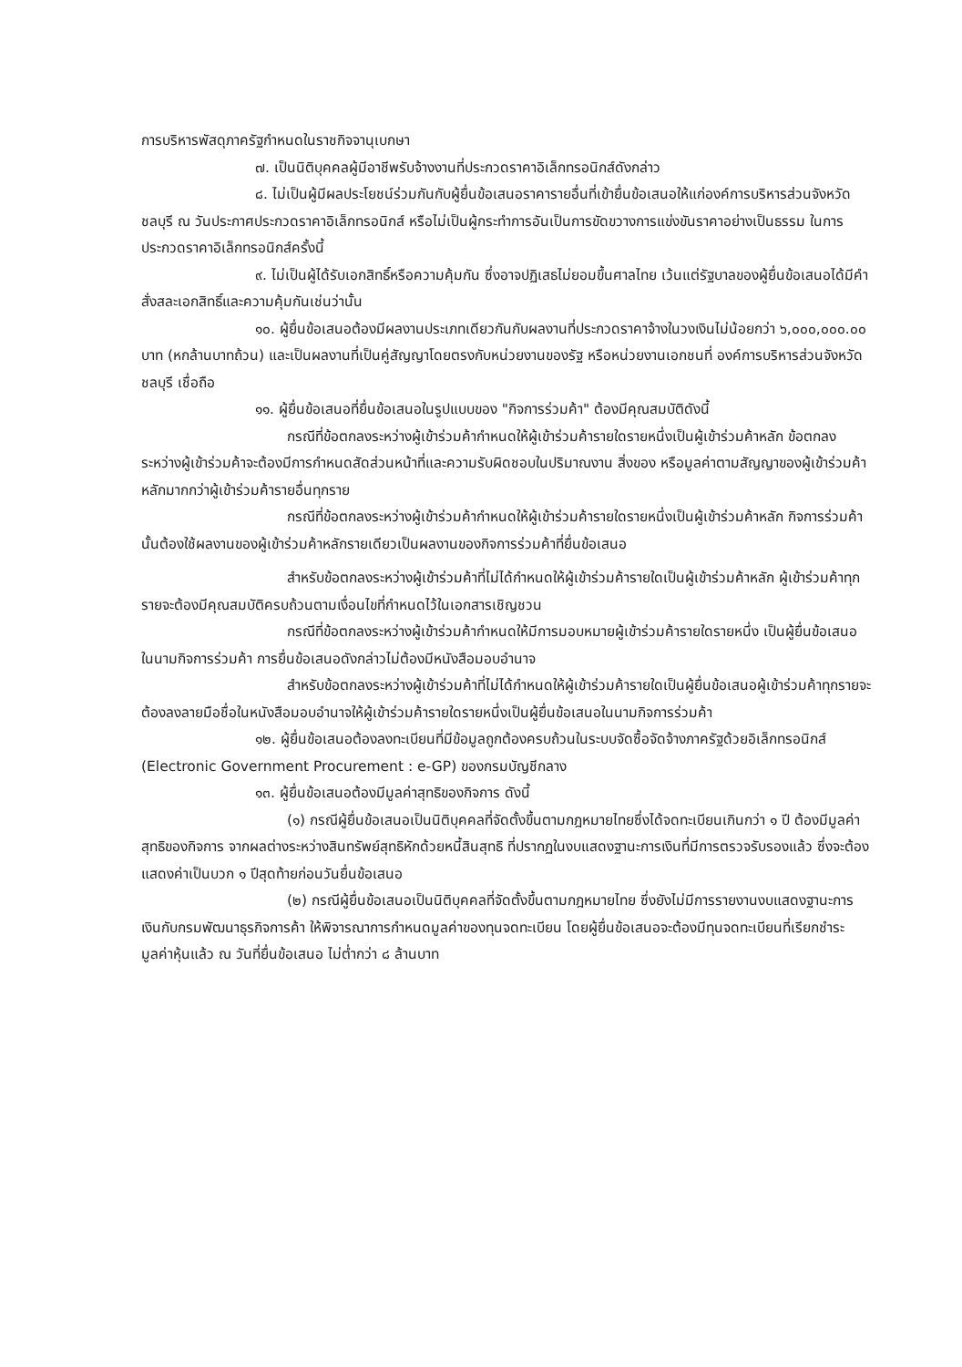การบริหารพัสดุภาครัฐกำหนดในราชกิจจานุเบกษา
๗. เป็นนิติบุคคลผู้มีอาชีพรับจ้างงานที่ประกวดราคาอิเล็กทรอนิกส์ดังกล่าว
๘. ไม่เป็นผู้มีผลประโยชน์ร่วมกันกับผู้ยื่นข้อเสนอราคารายอื่นที่เข้ายื่นข้อเสนอให้แก่องค์การบริหารส่วนจังหวัดชลบุรี ณ วันประกาศประกวดราคาอิเล็กทรอนิกส์ หรือไม่เป็นผู้กระทำการอันเป็นการขัดขวางการแข่งขันราคาอย่างเป็นธรรม ในการประกวดราคาอิเล็กทรอนิกส์ครั้งนี้
๙. ไม่เป็นผู้ได้รับเอกสิทธิ์หรือความคุ้มกัน ซึ่งอาจปฏิเสธไม่ยอมขึ้นศาลไทย เว้นแต่รัฐบาลของผู้ยื่นข้อเสนอได้มีคำสั่งสละเอกสิทธิ์และความคุ้มกันเช่นว่านั้น
๑๐. ผู้ยื่นข้อเสนอต้องมีผลงานประเภทเดียวกันกับผลงานที่ประกวดราคาจ้างในวงเงินไม่น้อยกว่า ๖,๐๐๐,๐๐๐.๐๐ บาท (หกล้านบาทถ้วน) และเป็นผลงานที่เป็นคู่สัญญาโดยตรงกับหน่วยงานของรัฐ หรือหน่วยงานเอกชนที่ องค์การบริหารส่วนจังหวัดชลบุรี เชื่อถือ
๑๑. ผู้ยื่นข้อเสนอที่ยื่นข้อเสนอในรูปแบบของ "กิจการร่วมค้า" ต้องมีคุณสมบัติดังนี้
กรณีที่ข้อตกลงระหว่างผู้เข้าร่วมค้ากำหนดให้ผู้เข้าร่วมค้ารายใดรายหนึ่งเป็นผู้เข้าร่วมค้าหลัก ข้อตกลงระหว่างผู้เข้าร่วมค้าจะต้องมีการกำหนดสัดส่วนหน้าที่และความรับผิดชอบในปริมาณงาน สิ่งของ หรือมูลค่าตามสัญญาของผู้เข้าร่วมค้าหลักมากกว่าผู้เข้าร่วมค้ารายอื่นทุกราย
กรณีที่ข้อตกลงระหว่างผู้เข้าร่วมค้ากำหนดให้ผู้เข้าร่วมค้ารายใดรายหนึ่งเป็นผู้เข้าร่วมค้าหลัก กิจการร่วมค้านั้นต้องใช้ผลงานของผู้เข้าร่วมค้าหลักรายเดียวเป็นผลงานของกิจการร่วมค้าที่ยื่นข้อเสนอ
สำหรับข้อตกลงระหว่างผู้เข้าร่วมค้าที่ไม่ได้กำหนดให้ผู้เข้าร่วมค้ารายใดเป็นผู้เข้าร่วมค้าหลัก ผู้เข้าร่วมค้าทุกรายจะต้องมีคุณสมบัติครบถ้วนตามเงื่อนไขที่กำหนดไว้ในเอกสารเชิญชวน
กรณีที่ข้อตกลงระหว่างผู้เข้าร่วมค้ากำหนดให้มีการมอบหมายผู้เข้าร่วมค้ารายใดรายหนึ่ง เป็นผู้ยื่นข้อเสนอ ในนามกิจการร่วมค้า การยื่นข้อเสนอดังกล่าวไม่ต้องมีหนังสือมอบอำนาจ
สำหรับข้อตกลงระหว่างผู้เข้าร่วมค้าที่ไม่ได้กำหนดให้ผู้เข้าร่วมค้ารายใดเป็นผู้ยื่นข้อเสนอผู้เข้าร่วมค้าทุกรายจะต้องลงลายมือชื่อในหนังสือมอบอำนาจให้ผู้เข้าร่วมค้ารายใดรายหนึ่งเป็นผู้ยื่นข้อเสนอในนามกิจการร่วมค้า
๑๒. ผู้ยื่นข้อเสนอต้องลงทะเบียนที่มีข้อมูลถูกต้องครบถ้วนในระบบจัดซื้อจัดจ้างภาครัฐด้วยอิเล็กทรอนิกส์ (Electronic Government Procurement : e-GP) ของกรมบัญชีกลาง
๑๓. ผู้ยื่นข้อเสนอต้องมีมูลค่าสุทธิของกิจการ ดังนี้
(๑) กรณีผู้ยื่นข้อเสนอเป็นนิติบุคคลที่จัดตั้งขึ้นตามกฎหมายไทยซึ่งได้จดทะเบียนเกินกว่า ๑ ปี ต้องมีมูลค่าสุทธิของกิจการ จากผลต่างระหว่างสินทรัพย์สุทธิหักด้วยหนี้สินสุทธิ ที่ปรากฏในงบแสดงฐานะการเงินที่มีการตรวจรับรองแล้ว ซึ่งจะต้องแสดงค่าเป็นบวก ๑ ปีสุดท้ายก่อนวันยื่นข้อเสนอ
(๒) กรณีผู้ยื่นข้อเสนอเป็นนิติบุคคลที่จัดตั้งขึ้นตามกฎหมายไทย ซึ่งยังไม่มีการรายงานงบแสดงฐานะการเงินกับกรมพัฒนาธุรกิจการค้า ให้พิจารณาการกำหนดมูลค่าของทุนจดทะเบียน โดยผู้ยื่นข้อเสนอจะต้องมีทุนจดทะเบียนที่เรียกชำระมูลค่าหุ้นแล้ว ณ วันที่ยื่นข้อเสนอ ไม่ต่ำกว่า ๘ ล้านบาท